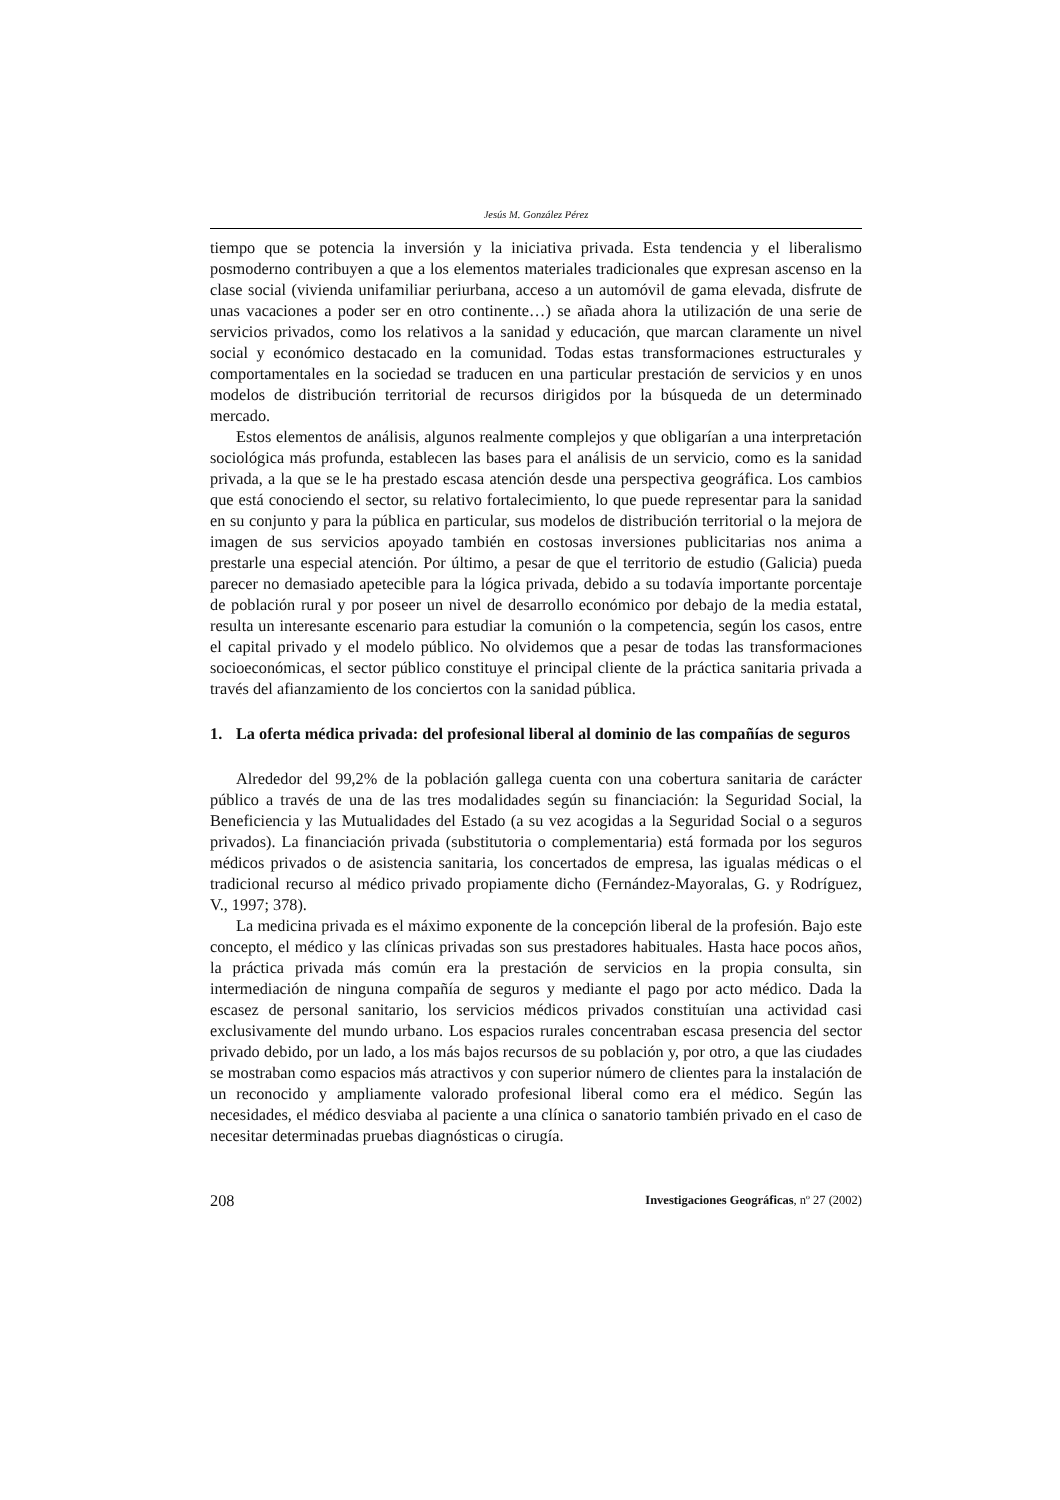Jesús M. González Pérez
tiempo que se potencia la inversión y la iniciativa privada. Esta tendencia y el liberalismo posmoderno contribuyen a que a los elementos materiales tradicionales que expresan ascenso en la clase social (vivienda unifamiliar periurbana, acceso a un automóvil de gama elevada, disfrute de unas vacaciones a poder ser en otro continente…) se añada ahora la utilización de una serie de servicios privados, como los relativos a la sanidad y educación, que marcan claramente un nivel social y económico destacado en la comunidad. Todas estas transformaciones estructurales y comportamentales en la sociedad se traducen en una particular prestación de servicios y en unos modelos de distribución territorial de recursos dirigidos por la búsqueda de un determinado mercado.
Estos elementos de análisis, algunos realmente complejos y que obligarían a una interpretación sociológica más profunda, establecen las bases para el análisis de un servicio, como es la sanidad privada, a la que se le ha prestado escasa atención desde una perspectiva geográfica. Los cambios que está conociendo el sector, su relativo fortalecimiento, lo que puede representar para la sanidad en su conjunto y para la pública en particular, sus modelos de distribución territorial o la mejora de imagen de sus servicios apoyado también en costosas inversiones publicitarias nos anima a prestarle una especial atención. Por último, a pesar de que el territorio de estudio (Galicia) pueda parecer no demasiado apetecible para la lógica privada, debido a su todavía importante porcentaje de población rural y por poseer un nivel de desarrollo económico por debajo de la media estatal, resulta un interesante escenario para estudiar la comunión o la competencia, según los casos, entre el capital privado y el modelo público. No olvidemos que a pesar de todas las transformaciones socioeconómicas, el sector público constituye el principal cliente de la práctica sanitaria privada a través del afianzamiento de los conciertos con la sanidad pública.
1. La oferta médica privada: del profesional liberal al dominio de las compañías de seguros
Alrededor del 99,2% de la población gallega cuenta con una cobertura sanitaria de carácter público a través de una de las tres modalidades según su financiación: la Seguridad Social, la Beneficiencia y las Mutualidades del Estado (a su vez acogidas a la Seguridad Social o a seguros privados). La financiación privada (substitutoria o complementaria) está formada por los seguros médicos privados o de asistencia sanitaria, los concertados de empresa, las igualas médicas o el tradicional recurso al médico privado propiamente dicho (Fernández-Mayoralas, G. y Rodríguez, V., 1997; 378).
La medicina privada es el máximo exponente de la concepción liberal de la profesión. Bajo este concepto, el médico y las clínicas privadas son sus prestadores habituales. Hasta hace pocos años, la práctica privada más común era la prestación de servicios en la propia consulta, sin intermediación de ninguna compañía de seguros y mediante el pago por acto médico. Dada la escasez de personal sanitario, los servicios médicos privados constituían una actividad casi exclusivamente del mundo urbano. Los espacios rurales concentraban escasa presencia del sector privado debido, por un lado, a los más bajos recursos de su población y, por otro, a que las ciudades se mostraban como espacios más atractivos y con superior número de clientes para la instalación de un reconocido y ampliamente valorado profesional liberal como era el médico. Según las necesidades, el médico desviaba al paciente a una clínica o sanatorio también privado en el caso de necesitar determinadas pruebas diagnósticas o cirugía.
208 Investigaciones Geográficas, nº 27 (2002)